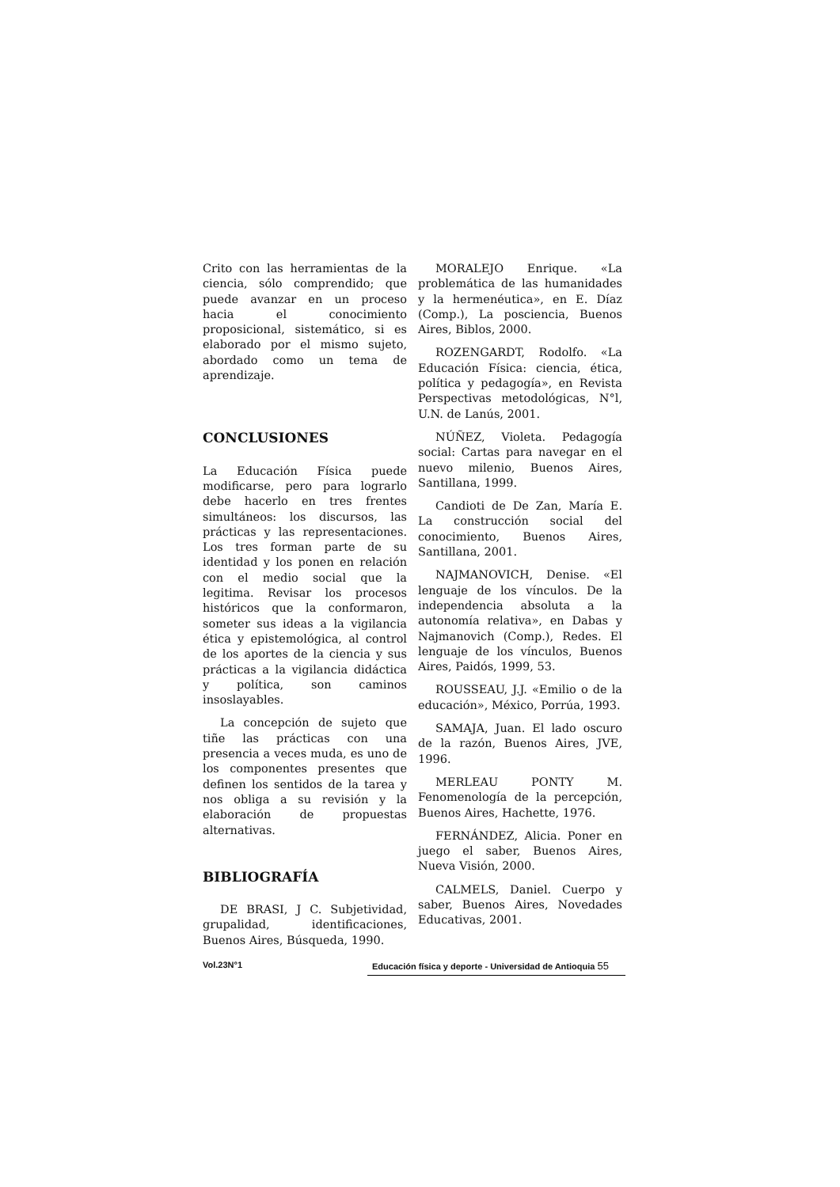Crito con las herramientas de la ciencia, sólo comprendido; que puede avanzar en un proceso hacia el conocimiento proposicional, sistemático, si es elaborado por el mismo sujeto, abordado como un tema de aprendizaje.
CONCLUSIONES
La Educación Física puede modificarse, pero para lograrlo debe hacerlo en tres frentes simultáneos: los discursos, las prácticas y las representaciones. Los tres forman parte de su identidad y los ponen en relación con el medio social que la legitima. Revisar los procesos históricos que la conformaron, someter sus ideas a la vigilancia ética y epistemológica, al control de los aportes de la ciencia y sus prácticas a la vigilancia didáctica y política, son caminos insoslayables.
La concepción de sujeto que tiñe las prácticas con una presencia a veces muda, es uno de los componentes presentes que definen los sentidos de la tarea y nos obliga a su revisión y la elaboración de propuestas alternativas.
BIBLIOGRAFÍA
DE BRASI, J C. Subjetividad, grupalidad, identificaciones, Buenos Aires, Búsqueda, 1990.
MORALEJO Enrique. «La problemática de las humanidades y la hermenéutica», en E. Díaz (Comp.), La posciencia, Buenos Aires, Biblos, 2000.
ROZENGARDT, Rodolfo. «La Educación Física: ciencia, ética, política y pedagogía», en Revista Perspectivas metodológicas, N°l, U.N. de Lanús, 2001.
NÚÑEZ, Violeta. Pedagogía social: Cartas para navegar en el nuevo milenio, Buenos Aires, Santillana, 1999.
Candioti de De Zan, María E. La construcción social del conocimiento, Buenos Aires, Santillana, 2001.
NAJMANOVICH, Denise. «El lenguaje de los vínculos. De la independencia absoluta a la autonomía relativa», en Dabas y Najmanovich (Comp.), Redes. El lenguaje de los vínculos, Buenos Aires, Paidós, 1999, 53.
ROUSSEAU, J.J. «Emilio o de la educación», México, Porrúa, 1993.
SAMAJA, Juan. El lado oscuro de la razón, Buenos Aires, JVE, 1996.
MERLEAU PONTY M. Fenomenología de la percepción, Buenos Aires, Hachette, 1976.
FERNÁNDEZ, Alicia. Poner en juego el saber, Buenos Aires, Nueva Visión, 2000.
CALMELS, Daniel. Cuerpo y saber, Buenos Aires, Novedades Educativas, 2001.
Vol.23N°1 Educación física y deporte - Universidad de Antioquia 55